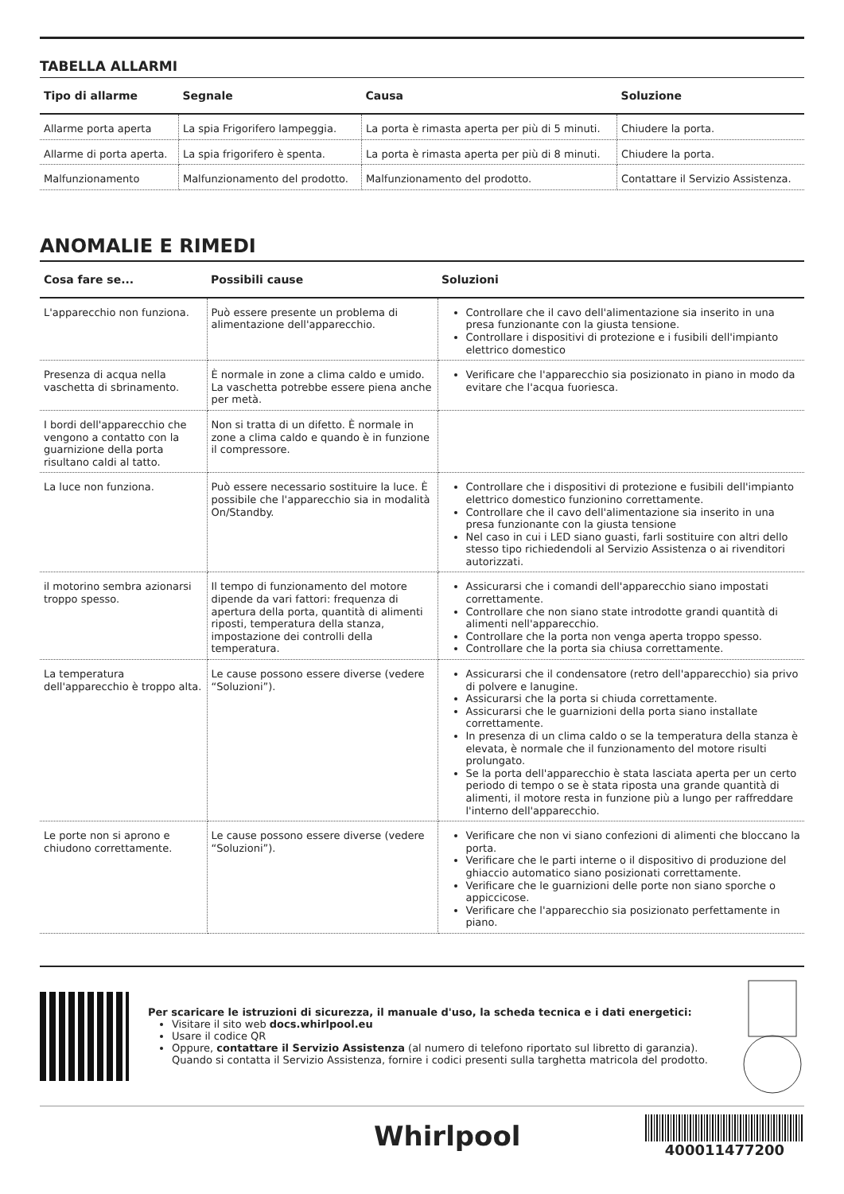TABELLA ALLARMI
| Tipo di allarme | Segnale | Causa | Soluzione |
| --- | --- | --- | --- |
| Allarme porta aperta | La spia Frigorifero lampeggia. | La porta è rimasta aperta per più di 5 minuti. | Chiudere la porta. |
| Allarme di porta aperta. | La spia frigorifero è spenta. | La porta è rimasta aperta per più di 8 minuti. | Chiudere la porta. |
| Malfunzionamento | Malfunzionamento del prodotto. | Malfunzionamento del prodotto. | Contattare il Servizio Assistenza. |
ANOMALIE E RIMEDI
| Cosa fare se... | Possibili cause | Soluzioni |
| --- | --- | --- |
| L'apparecchio non funziona. | Può essere presente un problema di alimentazione dell'apparecchio. | Controllare che il cavo dell'alimentazione sia inserito in una presa funzionante con la giusta tensione. Controllare i dispositivi di protezione e i fusibili dell'impianto elettrico domestico |
| Presenza di acqua nella vaschetta di sbrinamento. | È normale in zone a clima caldo e umido. La vaschetta potrebbe essere piena anche per metà. | Verificare che l'apparecchio sia posizionato in piano in modo da evitare che l'acqua fuoriesca. |
| I bordi dell'apparecchio che vengono a contatto con la guarnizione della porta risultano caldi al tatto. | Non si tratta di un difetto. È normale in zone a clima caldo e quando è in funzione il compressore. | |
| La luce non funziona. | Può essere necessario sostituire la luce. È possibile che l'apparecchio sia in modalità On/Standby. | Controllare che i dispositivi di protezione e fusibili dell'impianto elettrico domestico funzionino correttamente. Controllare che il cavo dell'alimentazione sia inserito in una presa funzionante con la giusta tensione Nel caso in cui i LED siano guasti, farli sostituire con altri dello stesso tipo richiedendoli al Servizio Assistenza o ai rivenditori autorizzati. |
| il motorino sembra azionarsi troppo spesso. | Il tempo di funzionamento del motore dipende da vari fattori: frequenza di apertura della porta, quantità di alimenti riposti, temperatura della stanza, impostazione dei controlli della temperatura. | Assicurarsi che i comandi dell'apparecchio siano impostati correttamente. Controllare che non siano state introdotte grandi quantità di alimenti nell'apparecchio. Controllare che la porta non venga aperta troppo spesso. Controllare che la porta sia chiusa correttamente. |
| La temperatura dell'apparecchio è troppo alta. | Le cause possono essere diverse (vedere “Soluzioni”). | Assicurarsi che il condensatore (retro dell'apparecchio) sia privo di polvere e lanugine. Assicurarsi che la porta si chiuda correttamente. Assicurarsi che le guarnizioni della porta siano installate correttamente. In presenza di un clima caldo o se la temperatura della stanza è elevata, è normale che il funzionamento del motore risulti prolungato. Se la porta dell'apparecchio è stata lasciata aperta per un certo periodo di tempo o se è stata riposta una grande quantità di alimenti, il motore resta in funzione più a lungo per raffreddare l'interno dell'apparecchio. |
| Le porte non si aprono e chiudono correttamente. | Le cause possono essere diverse (vedere “Soluzioni”). | Verificare che non vi siano confezioni di alimenti che bloccano la porta. Verificare che le parti interne o il dispositivo di produzione del ghiaccio automatico siano posizionati correttamente. Verificare che le guarnizioni delle porte non siano sporche o appiccicose. Verificare che l'apparecchio sia posizionato perfettamente in piano. |
Per scaricare le istruzioni di sicurezza, il manuale d'uso, la scheda tecnica e i dati energetici:
Visitare il sito web docs.whirlpool.eu
Usare il codice QR
Oppure, contattare il Servizio Assistenza (al numero di telefono riportato sul libretto di garanzia). Quando si contatta il Servizio Assistenza, fornire i codici presenti sulla targhetta matricola del prodotto.
Whirlpool
400011477200